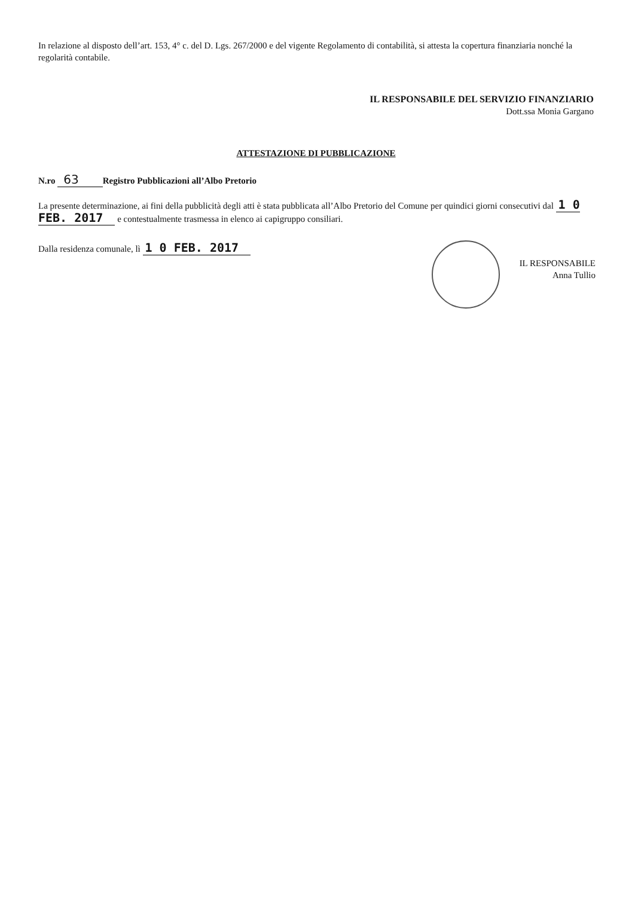In relazione al disposto dell’art. 153, 4° c. del D. Lgs. 267/2000 e del vigente Regolamento di contabilità, si attesta la copertura finanziaria nonché la regolarità contabile.
IL RESPONSABILE DEL SERVIZIO FINANZIARIO
Dott.ssa Monia Gargano
ATTESTAZIONE DI PUBBLICAZIONE
N.ro 63 Registro Pubblicazioni all’Albo Pretorio
La presente determinazione, ai fini della pubblicità degli atti è stata pubblicata all’Albo Pretorio del Comune per quindici giorni consecutivi dal 1 0 FEB. 2017 e contestualmente trasmessa in elenco ai capigruppo consiliari.
Dalla residenza comunale, lì 1 0 FEB. 2017
IL RESPONSABILE
Anna Tullio